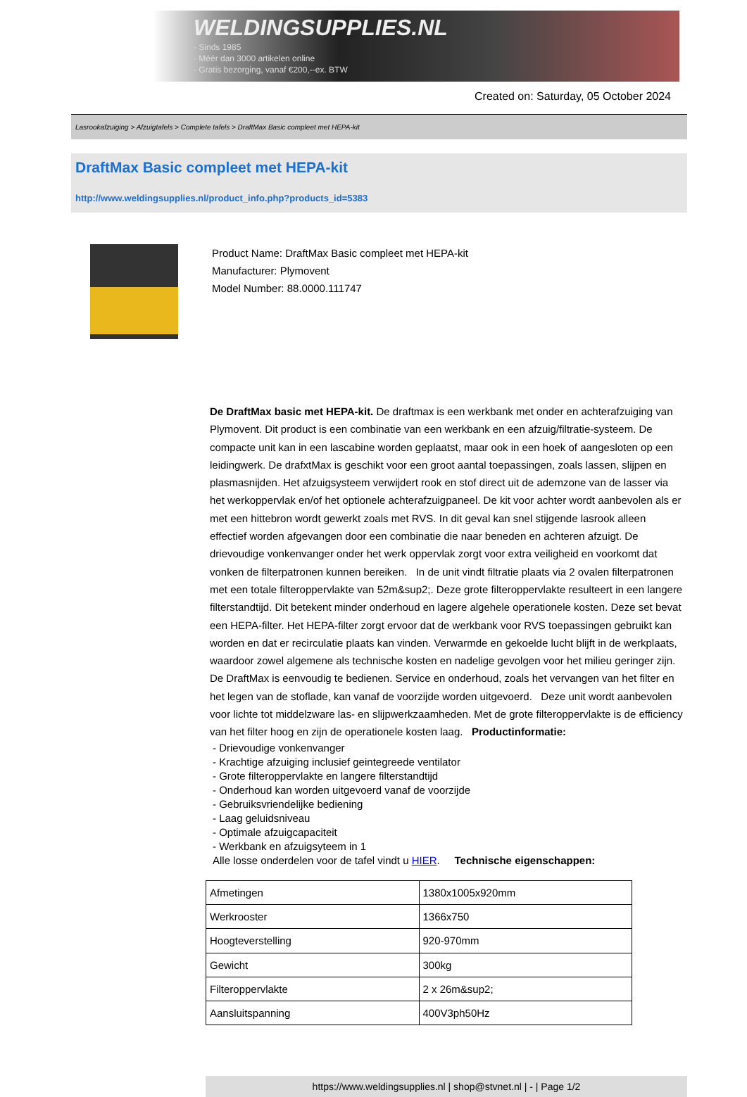WELDINGSUPPLIES.NL
- Sinds 1985
- Méér dan 3000 artikelen online
- Gratis bezorging, vanaf €200,--ex. BTW
Created on: Saturday, 05 October 2024
Lasrookafzuiging > Afzuigtafels > Complete tafels > DraftMax Basic compleet met HEPA-kit
DraftMax Basic compleet met HEPA-kit
http://www.weldingsupplies.nl/product_info.php?products_id=5383
Product Name: DraftMax Basic compleet met HEPA-kit
Manufacturer: Plymovent
Model Number: 88.0000.111747
De DraftMax basic met HEPA-kit. De draftmax is een werkbank met onder en achterafzuiging van Plymovent. Dit product is een combinatie van een werkbank en een afzuig/filtratie-systeem. De compacte unit kan in een lascabine worden geplaatst, maar ook in een hoek of aangesloten op een leidingwerk. De drafxtMax is geschikt voor een groot aantal toepassingen, zoals lassen, slijpen en plasmasnijden. Het afzuigsysteem verwijdert rook en stof direct uit de ademzone van de lasser via het werkoppervlak en/of het optionele achterafzuigpaneel. De kit voor achter wordt aanbevolen als er met een hittebron wordt gewerkt zoals met RVS. In dit geval kan snel stijgende lasrook alleen effectief worden afgevangen door een combinatie die naar beneden en achteren afzuigt. De drievoudige vonkenvanger onder het werk oppervlak zorgt voor extra veiligheid en voorkomt dat vonken de filterpatronen kunnen bereiken. In de unit vindt filtratie plaats via 2 ovalen filterpatronen met een totale filteroppervlakte van 52m&sup2;. Deze grote filteroppervlakte resulteert in een langere filterstandtijd. Dit betekent minder onderhoud en lagere algehele operationele kosten. Deze set bevat een HEPA-filter. Het HEPA-filter zorgt ervoor dat de werkbank voor RVS toepassingen gebruikt kan worden en dat er recirculatie plaats kan vinden. Verwarmde en gekoelde lucht blijft in de werkplaats, waardoor zowel algemene als technische kosten en nadelige gevolgen voor het milieu geringer zijn. De DraftMax is eenvoudig te bedienen. Service en onderhoud, zoals het vervangen van het filter en het legen van de stoflade, kan vanaf de voorzijde worden uitgevoerd. Deze unit wordt aanbevolen voor lichte tot middelzware las- en slijpwerkzaamheden. Met de grote filteroppervlakte is de efficiency van het filter hoog en zijn de operationele kosten laag. Productinformatie:
- Drievoudige vonkenvanger
- Krachtige afzuiging inclusief geintegreede ventilator
- Grote filteroppervlakte en langere filterstandtijd
- Onderhoud kan worden uitgevoerd vanaf de voorzijde
- Gebruiksvriendelijke bediening
- Laag geluidsniveau
- Optimale afzuigcapaciteit
- Werkbank en afzuigsyteem in 1
Alle losse onderdelen voor de tafel vindt u HIER. Technische eigenschappen:
| Afmetingen | 1380x1005x920mm |
| Werkrooster | 1366x750 |
| Hoogteverstelling | 920-970mm |
| Gewicht | 300kg |
| Filteroppervlakte | 2 x 26m&sup2; |
| Aansluitspanning | 400V3ph50Hz |
https://www.weldingsupplies.nl | shop@stvnet.nl | - | Page 1/2